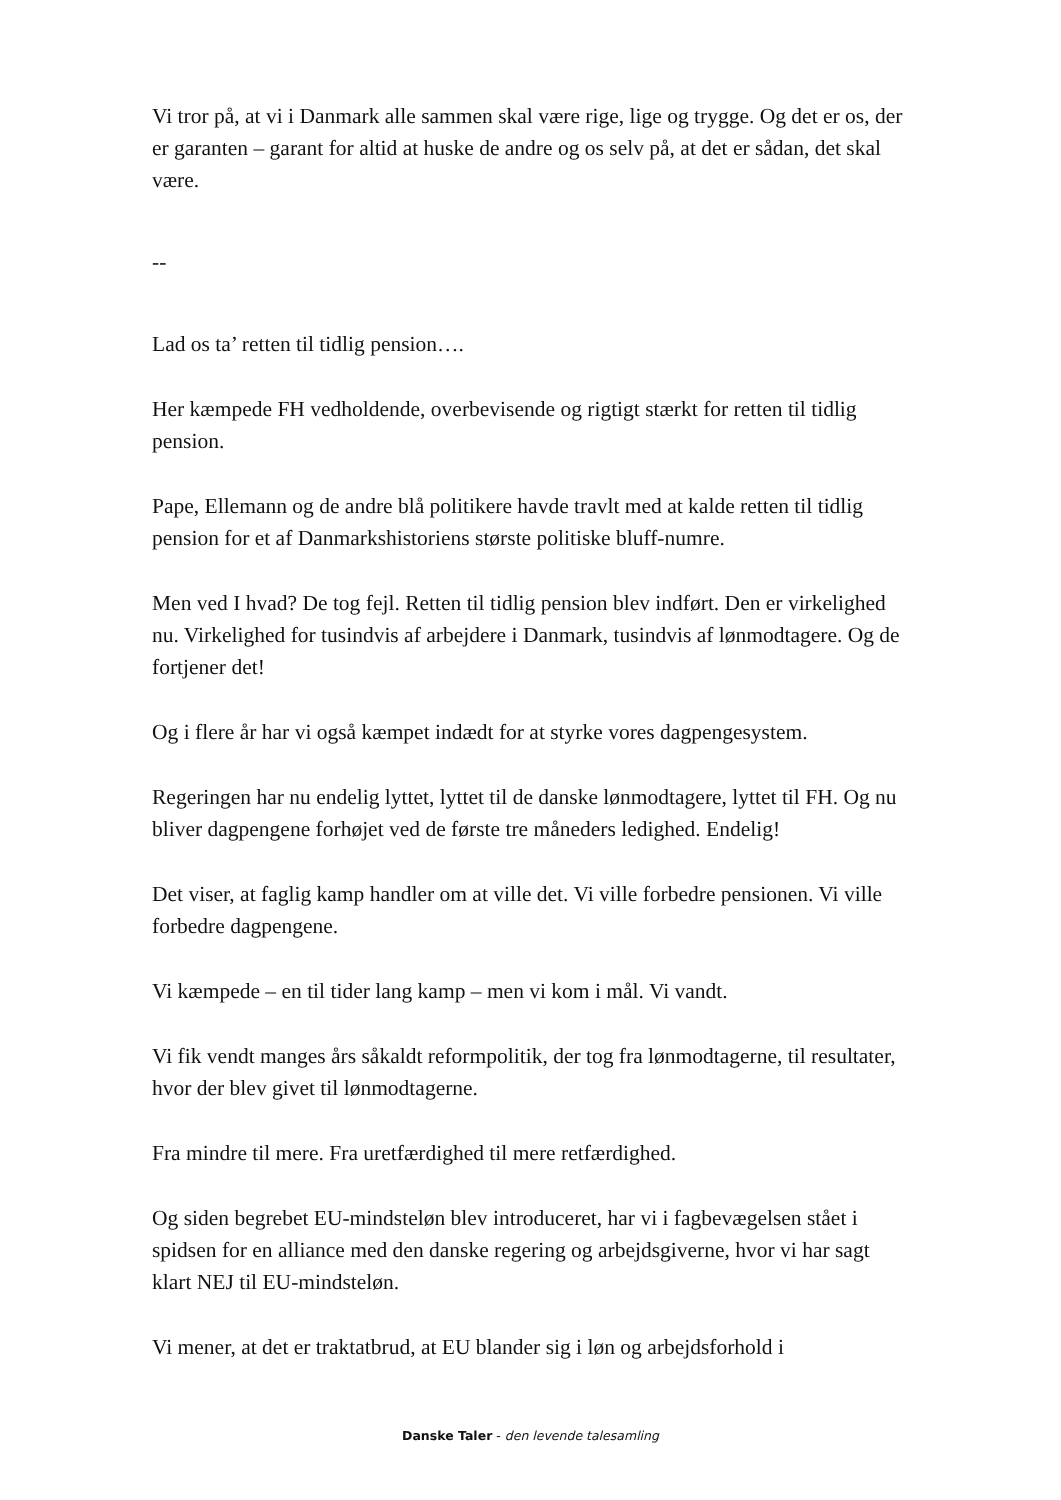Vi tror på, at vi i Danmark alle sammen skal være rige, lige og trygge. Og det er os, der er garanten – garant for altid at huske de andre og os selv på, at det er sådan, det skal være.
--
Lad os ta’ retten til tidlig pension….
Her kæmpede FH vedholdende, overbevisende og rigtigt stærkt for retten til tidlig pension.
Pape, Ellemann og de andre blå politikere havde travlt med at kalde retten til tidlig pension for et af Danmarkshistoriens største politiske bluff-numre.
Men ved I hvad? De tog fejl. Retten til tidlig pension blev indført. Den er virkelighed nu. Virkelighed for tusindvis af arbejdere i Danmark, tusindvis af lønmodtagere. Og de fortjener det!
Og i flere år har vi også kæmpet indædt for at styrke vores dagpengesystem.
Regeringen har nu endelig lyttet, lyttet til de danske lønmodtagere, lyttet til FH. Og nu bliver dagpengene forhøjet ved de første tre måneders ledighed. Endelig!
Det viser, at faglig kamp handler om at ville det. Vi ville forbedre pensionen. Vi ville forbedre dagpengene.
Vi kæmpede – en til tider lang kamp – men vi kom i mål. Vi vandt.
Vi fik vendt manges års såkaldt reformpolitik, der tog fra lønmodtagerne, til resultater, hvor der blev givet til lønmodtagerne.
Fra mindre til mere. Fra uretfærdighed til mere retfærdighed.
Og siden begrebet EU-mindsteløn blev introduceret, har vi i fagbevægelsen stået i spidsen for en alliance med den danske regering og arbejdsgiverne, hvor vi har sagt klart NEJ til EU-mindsteløn.
Vi mener, at det er traktatbrud, at EU blander sig i løn og arbejdsforhold i
Danske Taler - den levende talesamling